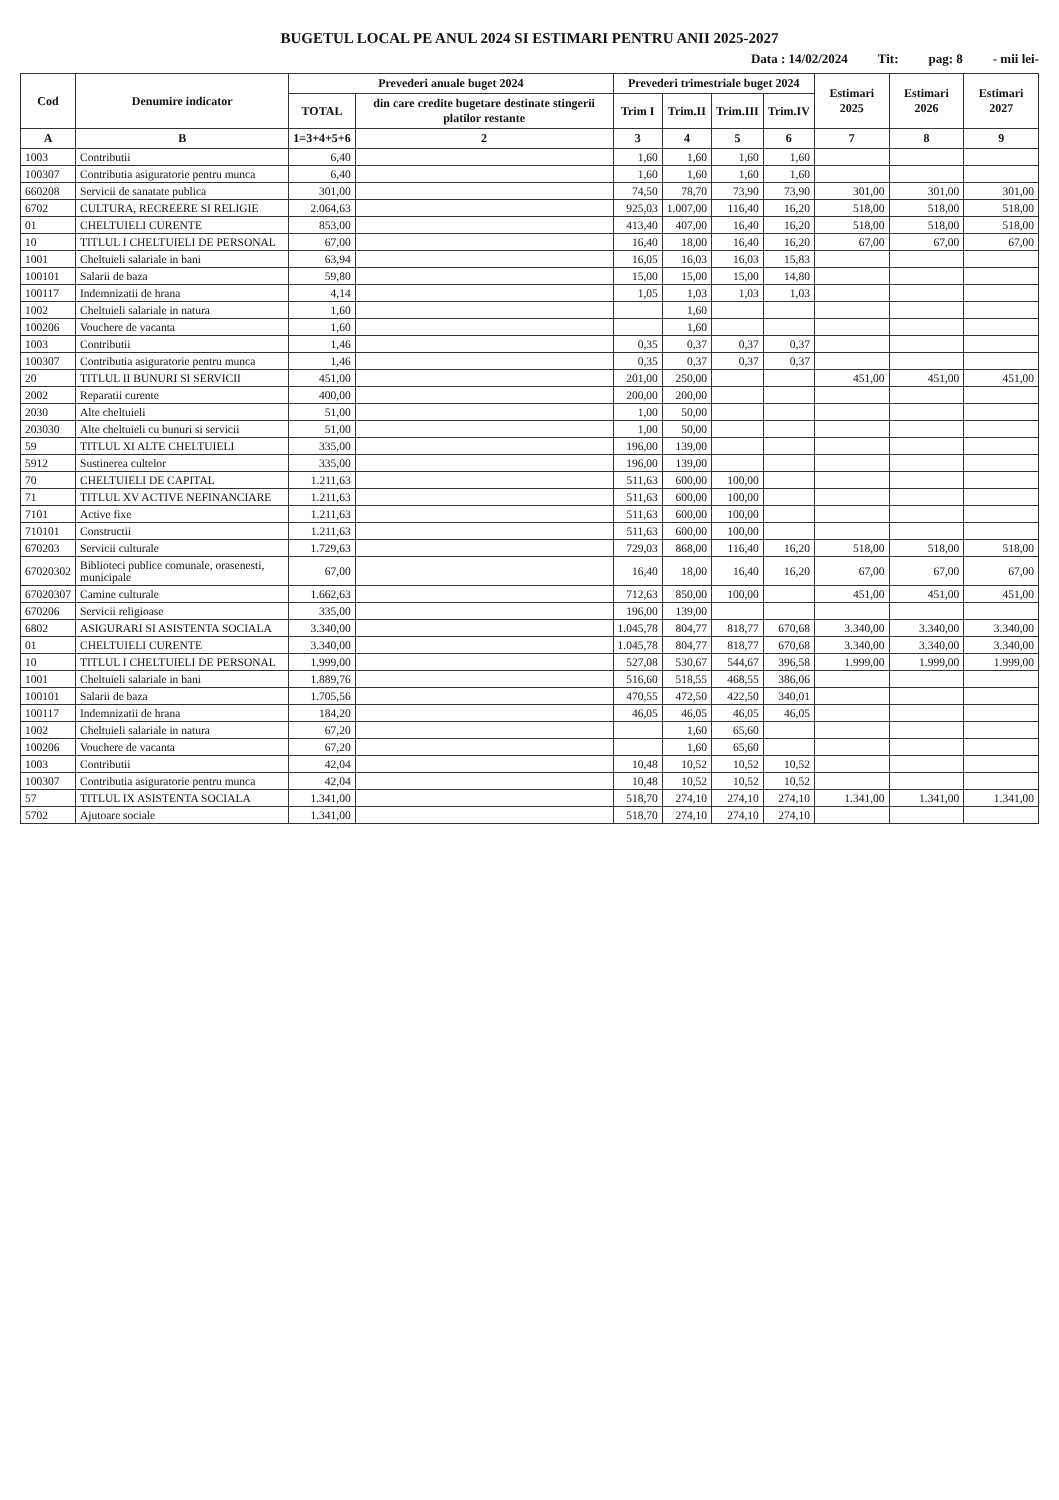BUGETUL LOCAL PE ANUL 2024 SI ESTIMARI PENTRU ANII 2025-2027
Data : 14/02/2024 Tit: pag: 8 - mii lei-
| Cod | Denumire indicator | Prevederi anuale buget 2024 | | Prevederi trimestriale buget 2024 | | | | Estimari 2025 | Estimari 2026 | Estimari 2027 |
| --- | --- | --- | --- | --- | --- | --- | --- | --- | --- | --- |
| | | TOTAL | din care credite bugetare destinate stingerii platilor restante | Trim I | Trim.II | Trim.III | Trim.IV | | | |
| A | B | 1=3+4+5+6 | 2 | 3 | 4 | 5 | 6 | 7 | 8 | 9 |
| 1003 | Contributii | 6,40 | | 1,60 | 1,60 | 1,60 | 1,60 | | | |
| 100307 | Contributia asiguratorie pentru munca | 6,40 | | 1,60 | 1,60 | 1,60 | 1,60 | | | |
| 660208 | Servicii de sanatate publica | 301,00 | | 74,50 | 78,70 | 73,90 | 73,90 | 301,00 | 301,00 | 301,00 |
| 6702 | CULTURA, RECREERE SI RELIGIE | 2.064,63 | | 925,03 | 1.007,00 | 116,40 | 16,20 | 518,00 | 518,00 | 518,00 |
| 01 | CHELTUIELI CURENTE | 853,00 | | 413,40 | 407,00 | 16,40 | 16,20 | 518,00 | 518,00 | 518,00 |
| 10 | TITLUL I CHELTUIELI DE PERSONAL | 67,00 | | 16,40 | 18,00 | 16,40 | 16,20 | 67,00 | 67,00 | 67,00 |
| 1001 | Cheltuieli salariale in bani | 63,94 | | 16,05 | 16,03 | 16,03 | 15,83 | | | |
| 100101 | Salarii de baza | 59,80 | | 15,00 | 15,00 | 15,00 | 14,80 | | | |
| 100117 | Indemnizatii de hrana | 4,14 | | 1,05 | 1,03 | 1,03 | 1,03 | | | |
| 1002 | Cheltuieli salariale in natura | 1,60 | | | 1,60 | | | | | |
| 100206 | Vouchere de vacanta | 1,60 | | | 1,60 | | | | | |
| 1003 | Contributii | 1,46 | | 0,35 | 0,37 | 0,37 | 0,37 | | | |
| 100307 | Contributia asiguratorie pentru munca | 1,46 | | 0,35 | 0,37 | 0,37 | 0,37 | | | |
| 20 | TITLUL II BUNURI SI SERVICII | 451,00 | | 201,00 | 250,00 | | | 451,00 | 451,00 | 451,00 |
| 2002 | Reparatii curente | 400,00 | | 200,00 | 200,00 | | | | | |
| 2030 | Alte cheltuieli | 51,00 | | 1,00 | 50,00 | | | | | |
| 203030 | Alte cheltuieli cu bunuri si servicii | 51,00 | | 1,00 | 50,00 | | | | | |
| 59 | TITLUL XI ALTE CHELTUIELI | 335,00 | | 196,00 | 139,00 | | | | | |
| 5912 | Sustinerea cultelor | 335,00 | | 196,00 | 139,00 | | | | | |
| 70 | CHELTUIELI DE CAPITAL | 1.211,63 | | 511,63 | 600,00 | 100,00 | | | | |
| 71 | TITLUL XV ACTIVE NEFINANCIARE | 1.211,63 | | 511,63 | 600,00 | 100,00 | | | | |
| 7101 | Active fixe | 1.211,63 | | 511,63 | 600,00 | 100,00 | | | | |
| 710101 | Constructii | 1.211,63 | | 511,63 | 600,00 | 100,00 | | | | |
| 670203 | Servicii culturale | 1.729,63 | | 729,03 | 868,00 | 116,40 | 16,20 | 518,00 | 518,00 | 518,00 |
| 67020302 | Biblioteci publice comunale, orasenesti, municipale | 67,00 | | 16,40 | 18,00 | 16,40 | 16,20 | 67,00 | 67,00 | 67,00 |
| 67020307 | Camine culturale | 1.662,63 | | 712,63 | 850,00 | 100,00 | | 451,00 | 451,00 | 451,00 |
| 670206 | Servicii religioase | 335,00 | | 196,00 | 139,00 | | | | | |
| 6802 | ASIGURARI SI ASISTENTA SOCIALA | 3.340,00 | | 1.045,78 | 804,77 | 818,77 | 670,68 | 3.340,00 | 3.340,00 | 3.340,00 |
| 01 | CHELTUIELI CURENTE | 3.340,00 | | 1.045,78 | 804,77 | 818,77 | 670,68 | 3.340,00 | 3.340,00 | 3.340,00 |
| 10 | TITLUL I CHELTUIELI DE PERSONAL | 1.999,00 | | 527,08 | 530,67 | 544,67 | 396,58 | 1.999,00 | 1.999,00 | 1.999,00 |
| 1001 | Cheltuieli salariale in bani | 1.889,76 | | 516,60 | 518,55 | 468,55 | 386,06 | | | |
| 100101 | Salarii de baza | 1.705,56 | | 470,55 | 472,50 | 422,50 | 340,01 | | | |
| 100117 | Indemnizatii de hrana | 184,20 | | 46,05 | 46,05 | 46,05 | 46,05 | | | |
| 1002 | Cheltuieli salariale in natura | 67,20 | | | 1,60 | 65,60 | | | | |
| 100206 | Vouchere de vacanta | 67,20 | | | 1,60 | 65,60 | | | | |
| 1003 | Contributii | 42,04 | | 10,48 | 10,52 | 10,52 | 10,52 | | | |
| 100307 | Contributia asiguratorie pentru munca | 42,04 | | 10,48 | 10,52 | 10,52 | 10,52 | | | |
| 57 | TITLUL IX ASISTENTA SOCIALA | 1.341,00 | | 518,70 | 274,10 | 274,10 | 274,10 | 1.341,00 | 1.341,00 | 1.341,00 |
| 5702 | Ajutoare sociale | 1.341,00 | | 518,70 | 274,10 | 274,10 | 274,10 | | | |